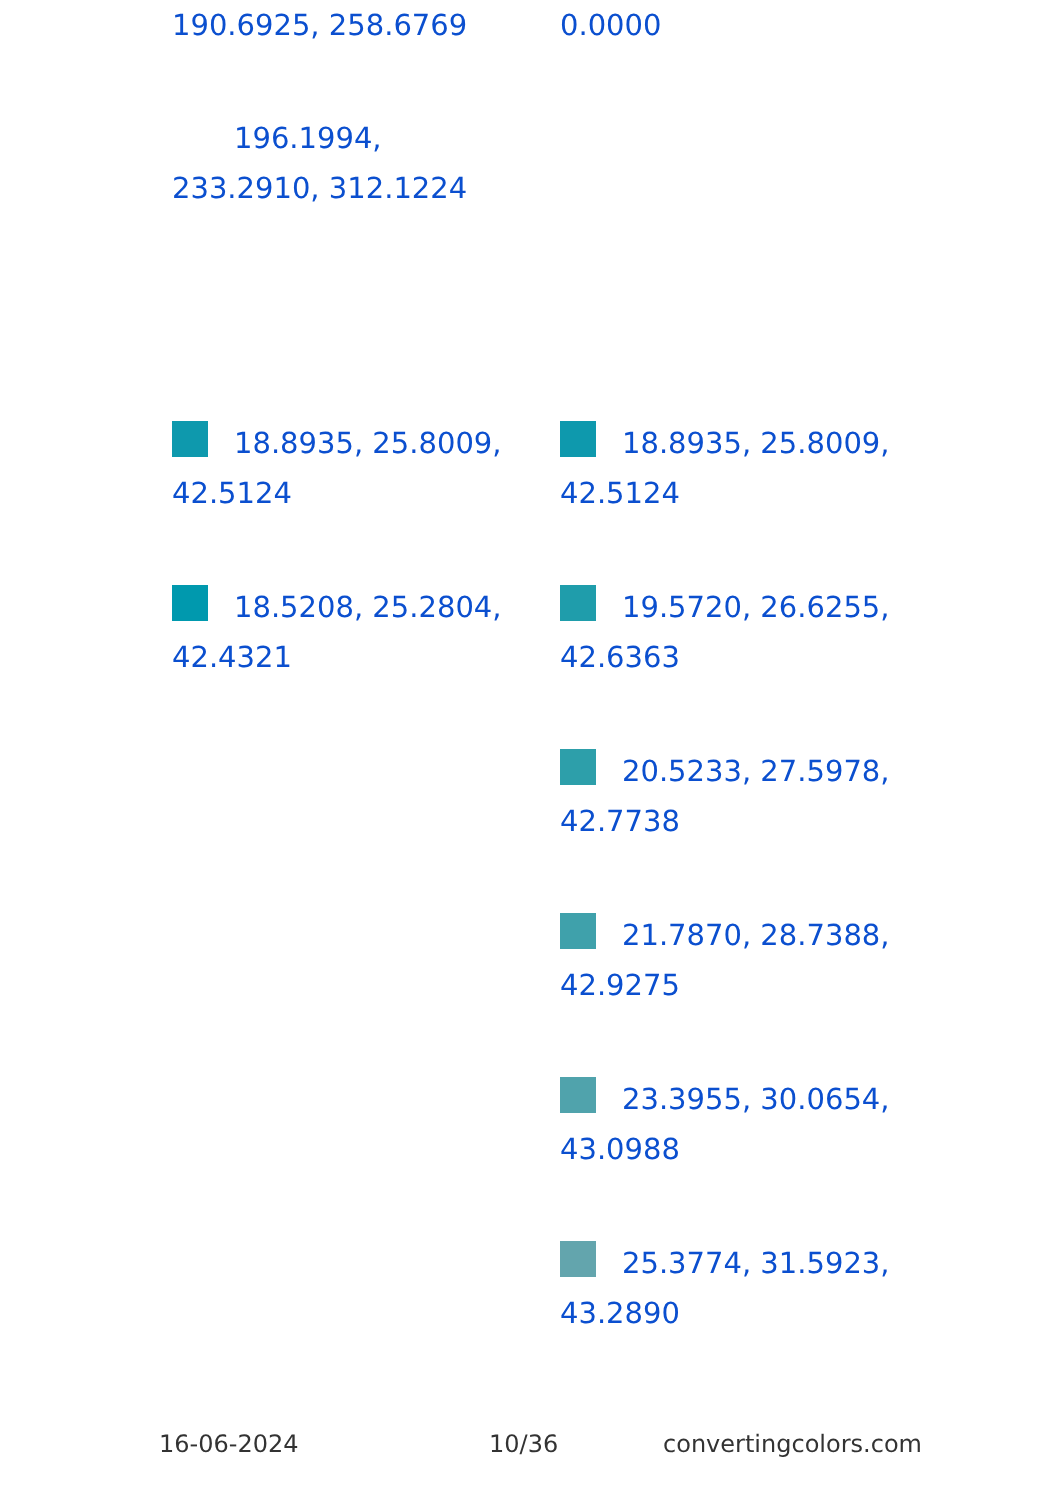190.6925, 258.6769 0.0000
196.1994,
233.2910, 312.1224
18.8935, 25.8009, 42.5124
18.8935, 25.8009, 42.5124
18.5208, 25.2804, 42.4321
19.5720, 26.6255, 42.6363
20.5233, 27.5978, 42.7738
21.7870, 28.7388, 42.9275
23.3955, 30.0654, 43.0988
25.3774, 31.5923, 43.2890
16-06-2024 10/36 convertingcolors.com